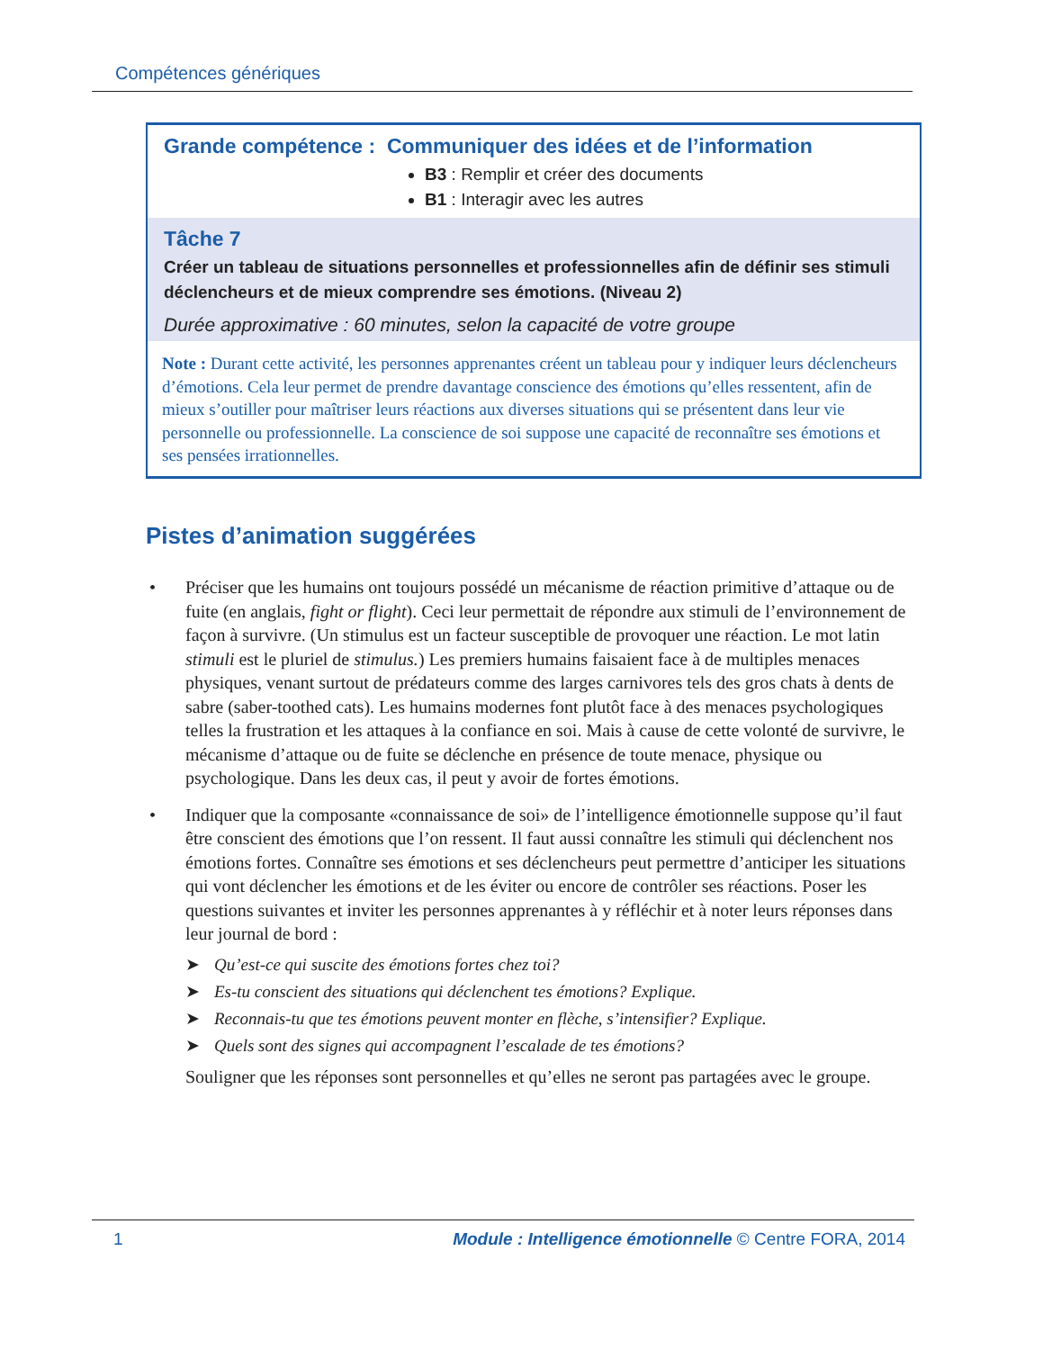Compétences génériques
Grande compétence : Communiquer des idées et de l’information
B3 : Remplir et créer des documents
B1 : Interagir avec les autres
Tâche 7
Créer un tableau de situations personnelles et professionnelles afin de définir ses stimuli déclencheurs et de mieux comprendre ses émotions. (Niveau 2)
Durée approximative : 60 minutes, selon la capacité de votre groupe
Note : Durant cette activité, les personnes apprenantes créent un tableau pour y indiquer leurs déclencheurs d’émotions. Cela leur permet de prendre davantage conscience des émotions qu’elles ressentent, afin de mieux s’outiller pour maîtriser leurs réactions aux diverses situations qui se présentent dans leur vie personnelle ou professionnelle. La conscience de soi suppose une capacité de reconnaître ses émotions et ses pensées irrationnelles.
Pistes d’animation suggérées
• Préciser que les humains ont toujours possédé un mécanisme de réaction primitive d’attaque ou de fuite (en anglais, fight or flight). Ceci leur permettait de répondre aux stimuli de l’environnement de façon à survivre. (Un stimulus est un facteur susceptible de provoquer une réaction. Le mot latin stimuli est le pluriel de stimulus.) Les premiers humains faisaient face à de multiples menaces physiques, venant surtout de prédateurs comme des larges carnivores tels des gros chats à dents de sabre (saber-toothed cats). Les humains modernes font plutôt face à des menaces psychologiques telles la frustration et les attaques à la confiance en soi. Mais à cause de cette volonté de survivre, le mécanisme d’attaque ou de fuite se déclenche en présence de toute menace, physique ou psychologique. Dans les deux cas, il peut y avoir de fortes émotions.
• Indiquer que la composante «connaissance de soi» de l’intelligence émotionnelle suppose qu’il faut être conscient des émotions que l’on ressent. Il faut aussi connaître les stimuli qui déclenchent nos émotions fortes. Connaître ses émotions et ses déclencheurs peut permettre d’anticiper les situations qui vont déclencher les émotions et de les éviter ou encore de contrôler ses réactions. Poser les questions suivantes et inviter les personnes apprenantes à y réfléchir et à noter leurs réponses dans leur journal de bord :
➤ Qu’est-ce qui suscite des émotions fortes chez toi?
➤ Es-tu conscient des situations qui déclenchent tes émotions? Explique.
➤ Reconnais-tu que tes émotions peuvent monter en flèche, s’intensifier? Explique.
➤ Quels sont des signes qui accompagnent l’escalade de tes émotions?
Souligner que les réponses sont personnelles et qu’elles ne seront pas partagées avec le groupe.
1 Module : Intelligence émotionnelle © Centre FORA, 2014